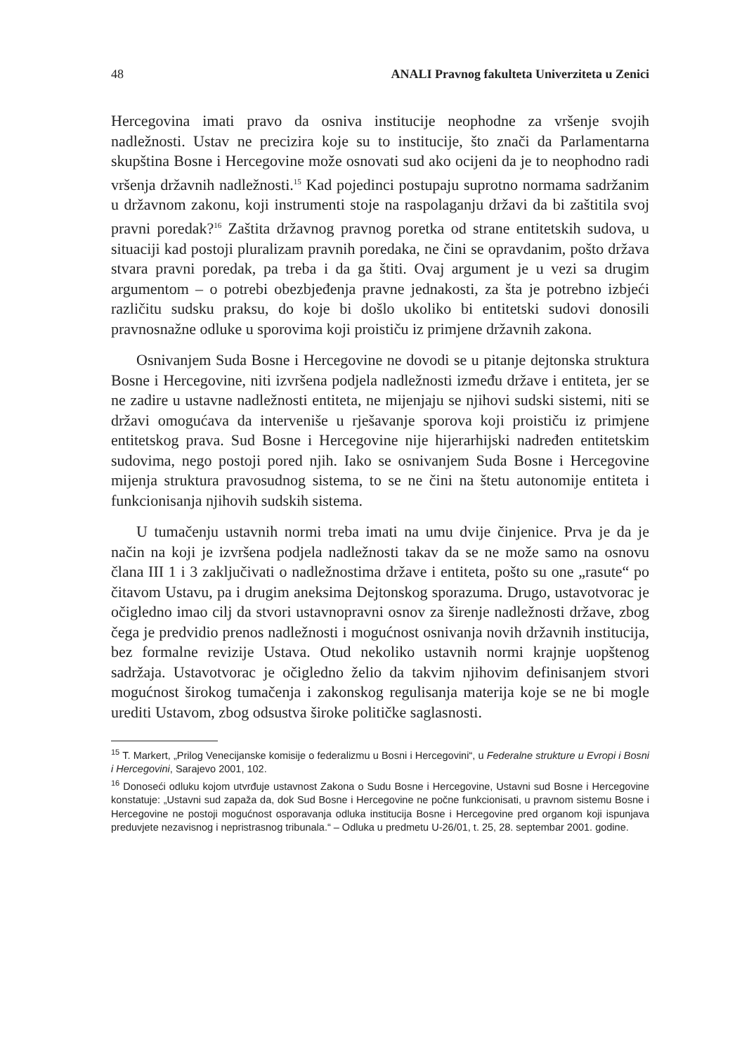48 ANALI Pravnog fakulteta Univerziteta u Zenici
Hercegovina imati pravo da osniva institucije neophodne za vršenje svojih nadležnosti. Ustav ne precizira koje su to institucije, što znači da Parlamentarna skupština Bosne i Hercegovine može osnovati sud ako ocijeni da je to neophodno radi vršenja državnih nadležnosti.<sup>15</sup> Kad pojedinci postupaju suprotno normama sadržanim u državnom zakonu, koji instrumenti stoje na raspolaganju državi da bi zaštitila svoj pravni poredak?<sup>16</sup> Zaštita državnog pravnog poretka od strane entitetskih sudova, u situaciji kad postoji pluralizam pravnih poredaka, ne čini se opravdanim, pošto država stvara pravni poredak, pa treba i da ga štiti. Ovaj argument je u vezi sa drugim argumentom – o potrebi obezbjeđenja pravne jednakosti, za šta je potrebno izbjeći različitu sudsku praksu, do koje bi došlo ukoliko bi entitetski sudovi donosili pravnosnažne odluke u sporovima koji proističu iz primjene državnih zakona.
Osnivanjem Suda Bosne i Hercegovine ne dovodi se u pitanje dejtonska struktura Bosne i Hercegovine, niti izvršena podjela nadležnosti između države i entiteta, jer se ne zadire u ustavne nadležnosti entiteta, ne mijenjaju se njihovi sudski sistemi, niti se državi omogućava da interveniše u rješavanje sporova koji proističu iz primjene entitetskog prava. Sud Bosne i Hercegovine nije hijerarhijski nadređen entitetskim sudovima, nego postoji pored njih. Iako se osnivanjem Suda Bosne i Hercegovine mijenja struktura pravosudnog sistema, to se ne čini na štetu autonomije entiteta i funkcionisanja njihovih sudskih sistema.
U tumačenju ustavnih normi treba imati na umu dvije činjenice. Prva je da je način na koji je izvršena podjela nadležnosti takav da se ne može samo na osnovu člana III 1 i 3 zaključivati o nadležnostima države i entiteta, pošto su one „rasute“ po čitavom Ustavu, pa i drugim aneksima Dejtonskog sporazuma. Drugo, ustavotvorac je očigledno imao cilj da stvori ustavnopravni osnov za širenje nadležnosti države, zbog čega je predvidio prenos nadležnosti i mogućnost osnivanja novih državnih institucija, bez formalne revizije Ustava. Otud nekoliko ustavnih normi krajnje uopštenog sadržaja. Ustavotvorac je očigledno želio da takvim njihovim definisanjem stvori mogućnost širokog tumačenja i zakonskog regulisanja materija koje se ne bi mogle urediti Ustavom, zbog odsustva široke političke saglasnosti.
<sup>15</sup> T. Markert, „Prilog Venecijanske komisije o federalizmu u Bosni i Hercegovini“, u Federalne strukture u Evropi i Bosni i Hercegovini, Sarajevo 2001, 102.
<sup>16</sup> Donoseći odluku kojom utvrđuje ustavnost Zakona o Sudu Bosne i Hercegovine, Ustavni sud Bosne i Hercegovine konstatuje: „Ustavni sud zapaža da, dok Sud Bosne i Hercegovine ne počne funkcionisati, u pravnom sistemu Bosne i Hercegovine ne postoji mogućnost osporavanja odluka institucija Bosne i Hercegovine pred organom koji ispunjava preduvjete nezavisnog i nepristrasnog tribunala.“ – Odluka u predmetu U-26/01, t. 25, 28. septembar 2001. godine.